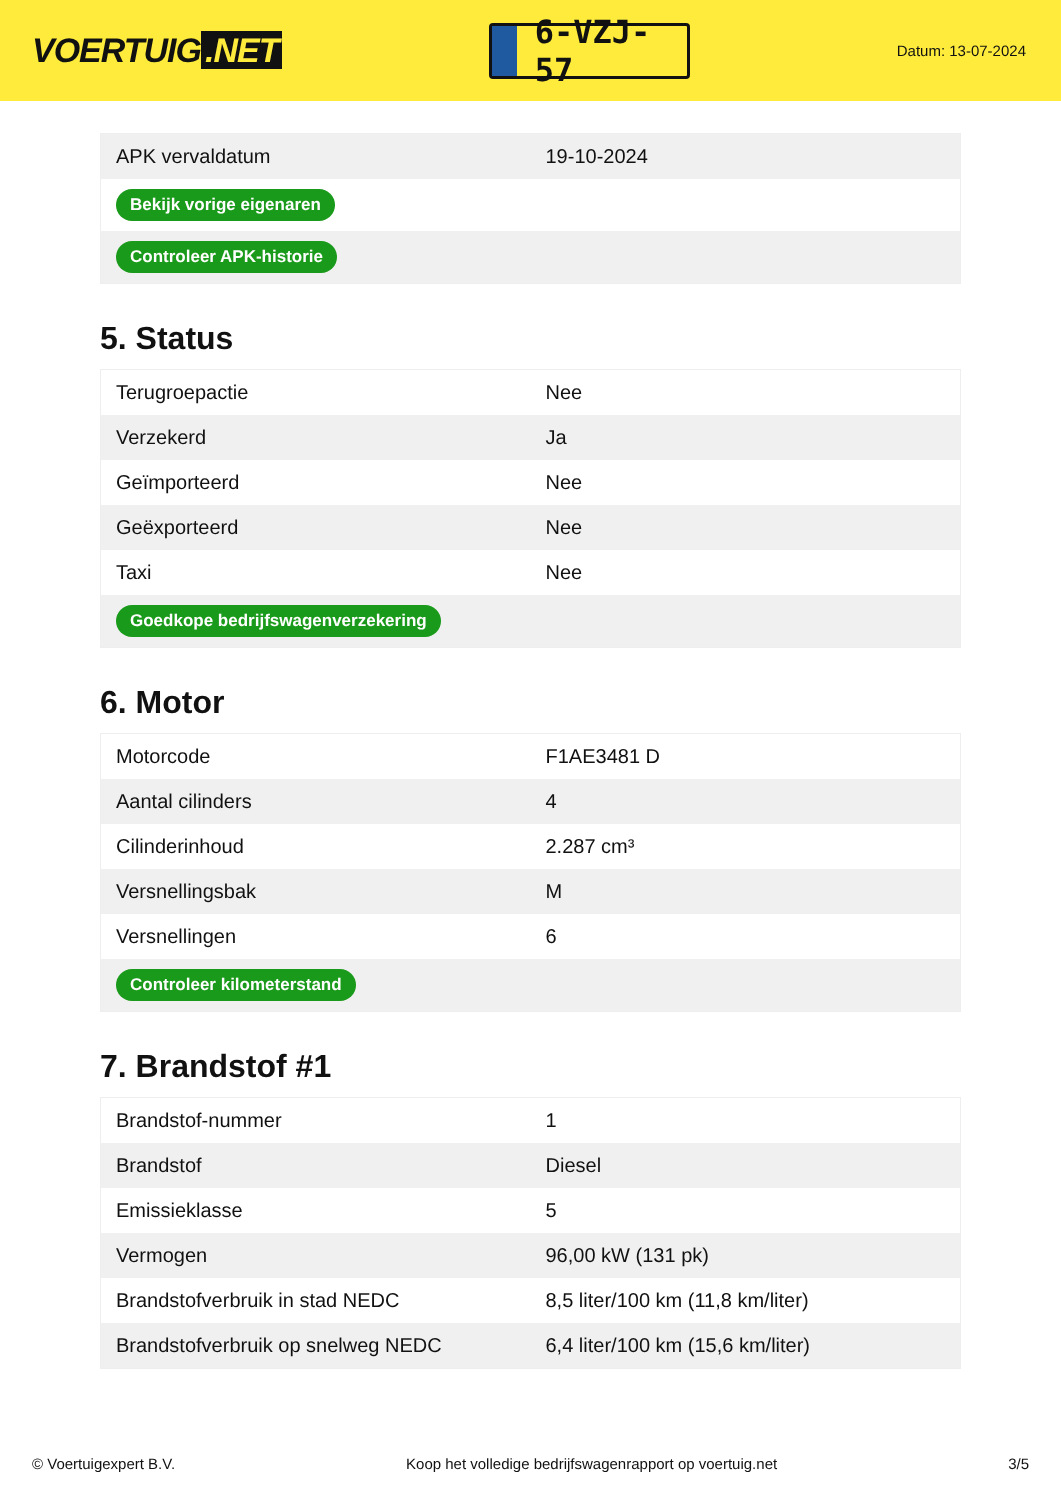VOERTUIG.NET
6-VZJ-57
Datum: 13-07-2024
| APK vervaldatum | 19-10-2024 |
| Bekijk vorige eigenaren | |
| Controleer APK-historie | |
5. Status
| Terugroepactie | Nee |
| Verzekerd | Ja |
| Geïmporteerd | Nee |
| Geëxporteerd | Nee |
| Taxi | Nee |
| Goedkope bedrijfswagenverzekering | |
6. Motor
| Motorcode | F1AE3481 D |
| Aantal cilinders | 4 |
| Cilinderinhoud | 2.287 cm³ |
| Versnellingsbak | M |
| Versnellingen | 6 |
| Controleer kilometerstand | |
7. Brandstof #1
| Brandstof-nummer | 1 |
| Brandstof | Diesel |
| Emissieklasse | 5 |
| Vermogen | 96,00 kW (131 pk) |
| Brandstofverbruik in stad NEDC | 8,5 liter/100 km (11,8 km/liter) |
| Brandstofverbruik op snelweg NEDC | 6,4 liter/100 km (15,6 km/liter) |
© Voertuigexpert B.V. Koop het volledige bedrijfswagenrapport op voertuig.net 3/5